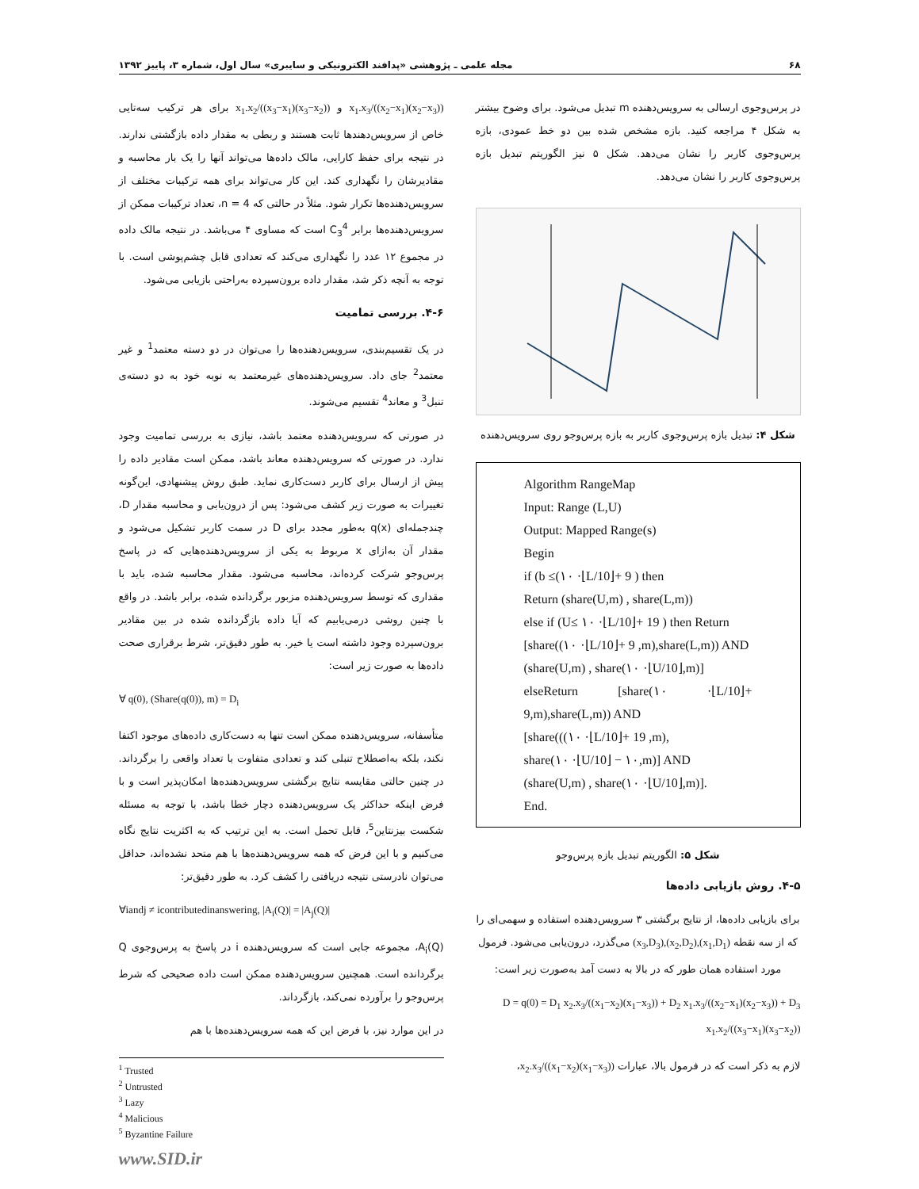۶۸ مجله علمی ـ پژوهشی «پدافند الکترونیکی و سایبری» سال اول، شماره ۳، پاییز ۱۳۹۲
در پرس‌وجوی ارسالی به سرویس‌دهنده m تبدیل می‌شود. برای وضوح بیشتر به شکل ۴ مراجعه کنید. بازه مشخص شده بین دو خط عمودی، بازه پرس‌وجوی کاربر را نشان می‌دهد. شکل ۵ نیز الگوریتم تبدیل بازه پرس‌وجوی کاربر را نشان می‌دهد.
بازه اول بازه دوم بازه سوم
شکل ۴: تبدیل بازه پرس‌وجوی کاربر به بازه پرس‌وجو روی سرویس‌دهنده
Algorithm RangeMap
Input: Range (L,U)
Output: Mapped Range(s)
Begin
if (b ≤(۱۰ ·⌊L/10⌋+ 9 ) then
Return (share(U,m) , share(L,m))
else if (U≤ ۱۰ ·⌊L/10⌋+ 19 ) then Return
[share((۱۰ ·⌊L/10⌋+ 9 ,m),share(L,m)) AND
(share(U,m) , share(۱۰ ·⌊U/10⌋,m)]
elseReturn [share(۱۰ ·⌊L/10⌋+ 9,m),share(L,m)) AND
[share(((۱۰ ·⌊L/10⌋+ 19 ,m),
share(۱۰ ·⌊U/10⌋ − ۱۰,m)] AND
(share(U,m) , share(۱۰ ·⌊U/10⌋,m)].
End.
شکل ۵: الگوریتم تبدیل بازه پرس‌وجو
۴-۵. روش بازیابی داده‌ها
برای بازیابی داده‌ها، از نتایج برگشتی ۳ سرویس‌دهنده استفاده و سهمی‌ای را که از سه نقطه (x<sub>1</sub>,D<sub>1</sub>),(x<sub>2</sub>,D<sub>2</sub>),(x<sub>3</sub>,D<sub>3</sub>) می‌گذرد، درون‌یابی می‌شود. فرمول مورد استفاده همان طور که در بالا به دست آمد به‌صورت زیر است:
D = q(0) = D<sub>1</sub> x<sub>2</sub>.x<sub>3</sub>/((x<sub>1</sub>−x<sub>2</sub>)(x<sub>1</sub>−x<sub>3</sub>)) + D<sub>2</sub> x<sub>1</sub>.x<sub>3</sub>/((x<sub>2</sub>−x<sub>1</sub>)(x<sub>2</sub>−x<sub>3</sub>)) + D<sub>3</sub> x<sub>1</sub>.x<sub>2</sub>/((x<sub>3</sub>−x<sub>1</sub>)(x<sub>3</sub>−x<sub>2</sub>))
لازم به ذکر است که در فرمول بالا، عبارات x<sub>2</sub>.x<sub>3</sub>/((x<sub>1</sub>−x<sub>2</sub>)(x<sub>1</sub>−x<sub>3</sub>))،
x<sub>1</sub>.x<sub>3</sub>/((x<sub>2</sub>−x<sub>1</sub>)(x<sub>2</sub>−x<sub>3</sub>)) و x<sub>1</sub>.x<sub>2</sub>/((x<sub>3</sub>−x<sub>1</sub>)(x<sub>3</sub>−x<sub>2</sub>)) برای هر ترکیب سه‌تایی خاص از سرویس‌دهندها ثابت هستند و ربطی به مقدار داده بازگشتی ندارند. در نتیجه برای حفظ کارایی، مالک داده‌ها می‌تواند آنها را یک بار محاسبه و مقادیرشان را نگهداری کند. این کار می‌تواند برای همه ترکیبات مختلف از سرویس‌دهنده‌ها تکرار شود. مثلاً در حالتی که n = 4، تعداد ترکیبات ممکن از سرویس‌دهنده‌ها برابر C<sub>3</sub><sup>4</sup> است که مساوی ۴ می‌باشد. در نتیجه مالک داده در مجموع ۱۲ عدد را نگهداری می‌کند که تعدادی قابل چشم‌پوشی است. با توجه به آنچه ذکر شد، مقدار داده برون‌سپرده به‌راحتی بازیابی می‌شود.
۴-۶. بررسی تمامیت
در یک تقسیم‌بندی، سرویس‌دهنده‌ها را می‌توان در دو دسته معتمد<sup>1</sup> و غیر معتمد<sup>2</sup> جای داد. سرویس‌دهنده‌های غیرمعتمد به نوبه خود به دو دسته‌ی تنبل<sup>3</sup> و معاند<sup>4</sup> تقسیم می‌شوند.
در صورتی که سرویس‌دهنده معتمد باشد، نیازی به بررسی تمامیت وجود ندارد. در صورتی که سرویس‌دهنده معاند باشد، ممکن است مقادیر داده را پیش از ارسال برای کاربر دست‌کاری نماید. طبق روش پیشنهادی، این‌گونه تغییرات به صورت زیر کشف می‌شود: پس از درون‌یابی و محاسبه مقدار D، چندجمله‌ای q(x) به‌طور مجدد برای D در سمت کاربر تشکیل می‌شود و مقدار آن به‌ازای x مربوط به یکی از سرویس‌دهنده‌هایی که در پاسخ پرس‌وجو شرکت کرده‌اند، محاسبه می‌شود. مقدار محاسبه شده، باید با مقداری که توسط سرویس‌دهنده مزبور برگردانده شده، برابر باشد. در واقع با چنین روشی درمی‌یابیم که آیا داده بازگردانده شده در بین مقادیر برون‌سپرده وجود داشته است یا خیر. به طور دقیق‌تر، شرط برقراری صحت داده‌ها به صورت زیر است:
∀ q(0), (Share(q(0)), m) = D<sub>i</sub>
متأسفانه، سرویس‌دهنده ممکن است تنها به دست‌کاری داده‌های موجود اکتفا نکند، بلکه به‌اصطلاح تنبلی کند و تعدادی متفاوت با تعداد واقعی را برگرداند. در چنین حالتی مقایسه نتایج برگشتی سرویس‌دهنده‌ها امکان‌پذیر است و با فرض اینکه حداکثر یک سرویس‌دهنده دچار خطا باشد، با توجه به مسئله شکست بیزنتاین<sup>5</sup>، قابل تحمل است. به این ترتیب که به اکثریت نتایج نگاه می‌کنیم و با این فرض که همه سرویس‌دهنده‌ها با هم متحد نشده‌اند، حداقل می‌توان نادرستی نتیجه دریافتی را کشف کرد. به طور دقیق‌تر:
∀iandj ≠ icontributedinanswering, |A<sub>i</sub>(Q)| = |A<sub>j</sub>(Q)|
A<sub>i</sub>(Q)، مجموعه جابی است که سرویس‌دهنده i در پاسخ به پرس‌وجوی Q برگردانده است. همچنین سرویس‌دهنده ممکن است داده صحیحی که شرط پرس‌وجو را برآورده نمی‌کند، بازگرداند.
در این موارد نیز، با فرض این که همه سرویس‌دهنده‌ها با هم
<sup>1</sup> Trusted
<sup>2</sup> Untrusted
<sup>3</sup> Lazy
<sup>4</sup> Malicious
<sup>5</sup> Byzantine Failure
www.SID.ir